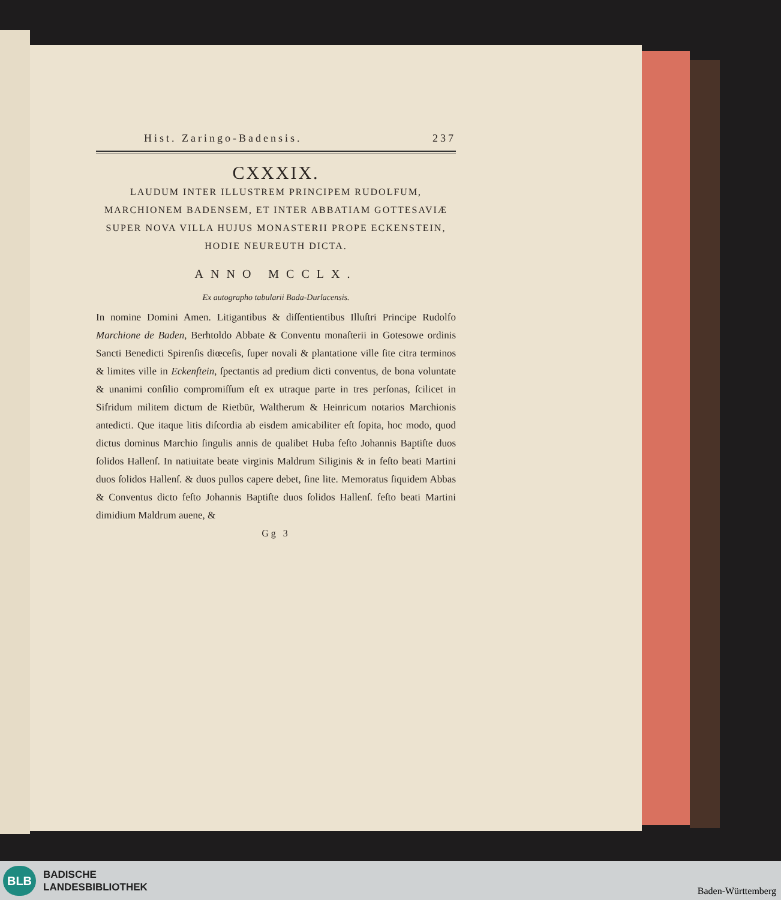Hist. Zaringo-Badensis. 237
CXXXIX.
LAUDUM INTER ILLUSTREM PRINCIPEM RUDOLFUM, MARCHIONEM BADENSEM, ET INTER ABBATIAM GOTTESAVIÆ SUPER NOVA VILLA HUJUS MONASTERII PROPE ECKENSTEIN, HODIE NEUREUTH DICTA.
ANNO MCCLX.
Ex autographo tabularii Bada-Durlacensis.
In nomine Domini Amen. Litigantibus & diſſentientibus Illuſtri Principe Rudolfo Marchione de Baden, Berhtoldo Abbate & Conventu monaſterii in Gotesowe ordinis Sancti Benedicti Spirenſis diœceſis, ſuper novali & plantatione ville ſite citra terminos & limites ville in Eckenſtein, ſpectantis ad predium dicti conventus, de bona voluntate & unanimi conſilio compromiſſum eſt ex utraque parte in tres perſonas, ſcilicet in Sifridum militem dictum de Rietbür, Waltherum & Heinricum notarios Marchionis antedicti. Que itaque litis diſcordia ab eisdem amicabiliter eſt ſopita, hoc modo, quod dictus dominus Marchio ſingulis annis de qualibet Huba feſto Johannis Baptiſte duos ſolidos Hallenſ. In natiuitate beate virginis Maldrum Siliginis & in feſto beati Martini duos ſolidos Hallenſ. & duos pullos capere debet, ſine lite. Memoratus ſiquidem Abbas & Conventus dicto feſto Johannis Baptiſte duos ſolidos Hallenſ. feſto beati Martini dimidium Maldrum auene, &
Gg 3
BLB
BADISCHE
LANDESBIBLIOTHEK
Baden-Württemberg